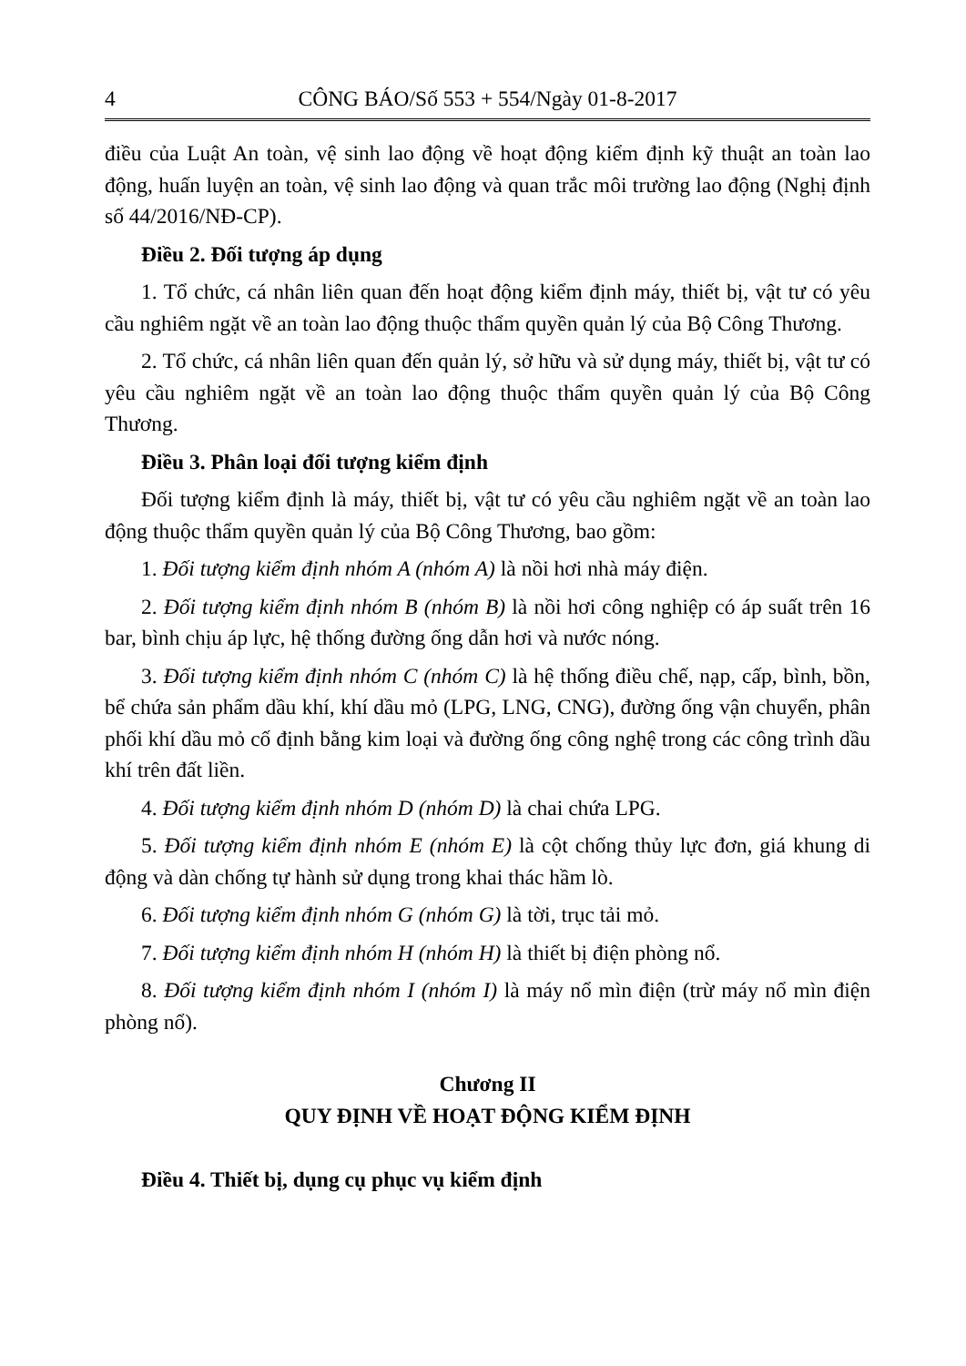4 CÔNG BÁO/Số 553 + 554/Ngày 01-8-2017
điều của Luật An toàn, vệ sinh lao động về hoạt động kiểm định kỹ thuật an toàn lao động, huấn luyện an toàn, vệ sinh lao động và quan trắc môi trường lao động (Nghị định số 44/2016/NĐ-CP).
Điều 2. Đối tượng áp dụng
1. Tổ chức, cá nhân liên quan đến hoạt động kiểm định máy, thiết bị, vật tư có yêu cầu nghiêm ngặt về an toàn lao động thuộc thẩm quyền quản lý của Bộ Công Thương.
2. Tổ chức, cá nhân liên quan đến quản lý, sở hữu và sử dụng máy, thiết bị, vật tư có yêu cầu nghiêm ngặt về an toàn lao động thuộc thẩm quyền quản lý của Bộ Công Thương.
Điều 3. Phân loại đối tượng kiểm định
Đối tượng kiểm định là máy, thiết bị, vật tư có yêu cầu nghiêm ngặt về an toàn lao động thuộc thẩm quyền quản lý của Bộ Công Thương, bao gồm:
1. Đối tượng kiểm định nhóm A (nhóm A) là nồi hơi nhà máy điện.
2. Đối tượng kiểm định nhóm B (nhóm B) là nồi hơi công nghiệp có áp suất trên 16 bar, bình chịu áp lực, hệ thống đường ống dẫn hơi và nước nóng.
3. Đối tượng kiểm định nhóm C (nhóm C) là hệ thống điều chế, nạp, cấp, bình, bồn, bể chứa sản phẩm dầu khí, khí dầu mỏ (LPG, LNG, CNG), đường ống vận chuyển, phân phối khí dầu mỏ cố định bằng kim loại và đường ống công nghệ trong các công trình dầu khí trên đất liền.
4. Đối tượng kiểm định nhóm D (nhóm D) là chai chứa LPG.
5. Đối tượng kiểm định nhóm E (nhóm E) là cột chống thủy lực đơn, giá khung di động và dàn chống tự hành sử dụng trong khai thác hầm lò.
6. Đối tượng kiểm định nhóm G (nhóm G) là tời, trục tải mỏ.
7. Đối tượng kiểm định nhóm H (nhóm H) là thiết bị điện phòng nổ.
8. Đối tượng kiểm định nhóm I (nhóm I) là máy nổ mìn điện (trừ máy nổ mìn điện phòng nổ).
Chương II
QUY ĐỊNH VỀ HOẠT ĐỘNG KIỂM ĐỊNH
Điều 4. Thiết bị, dụng cụ phục vụ kiểm định